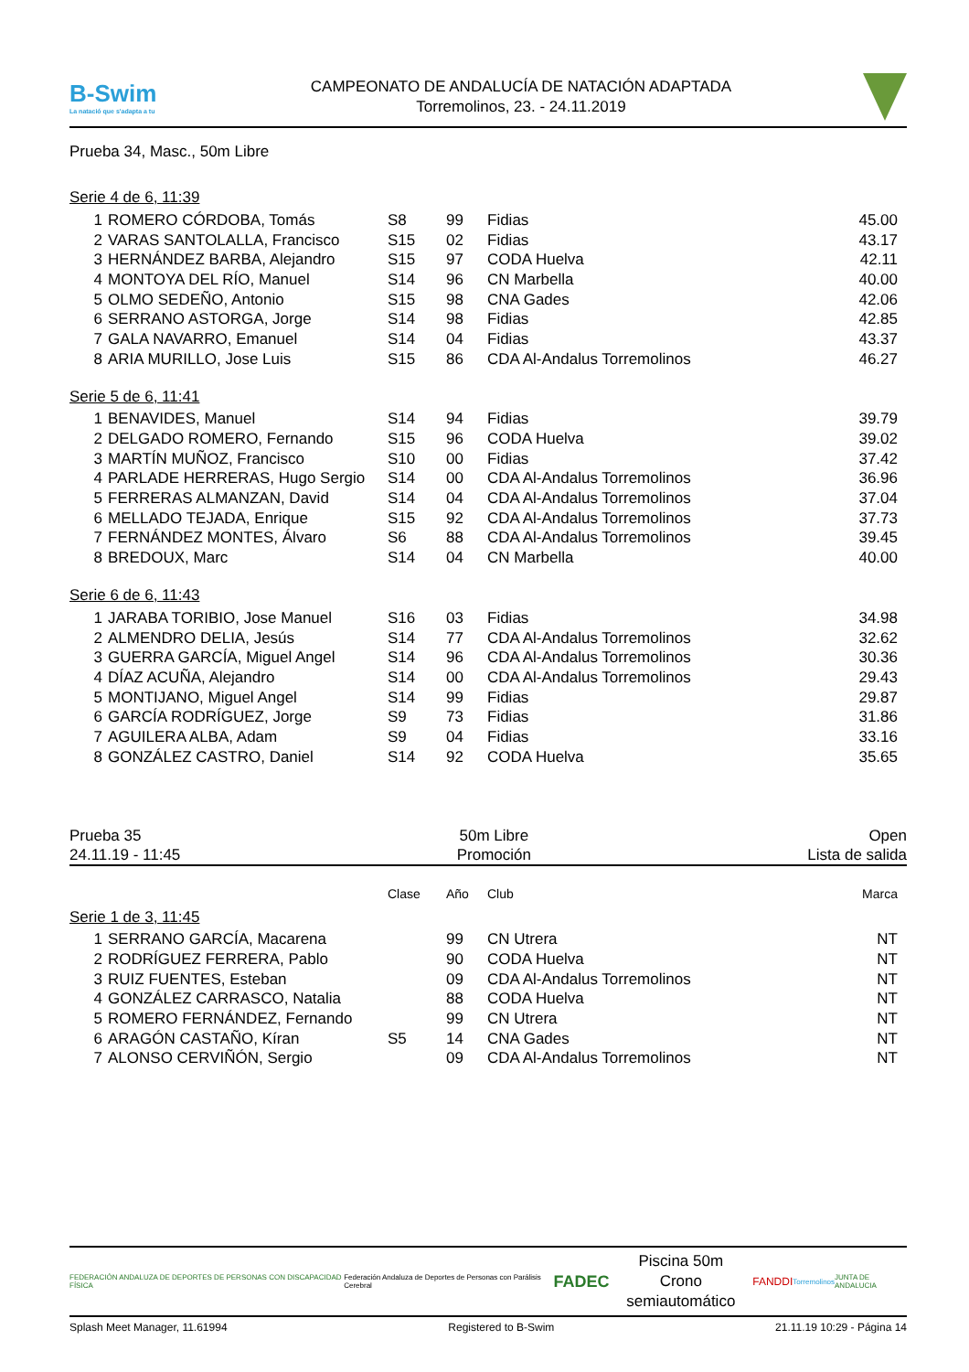B-Swim
La natació que s'adapta a tu
CAMPEONATO DE ANDALUCÍA DE NATACIÓN ADAPTADA
Torremolinos, 23. - 24.11.2019
Prueba 34, Masc., 50m Libre
Serie 4 de 6, 11:39
| 1 | ROMERO CÓRDOBA, Tomás | S8 | 99 | Fidias | 45.00 |
| 2 | VARAS SANTOLALLA, Francisco | S15 | 02 | Fidias | 43.17 |
| 3 | HERNÁNDEZ BARBA, Alejandro | S15 | 97 | CODA Huelva | 42.11 |
| 4 | MONTOYA DEL RÍO, Manuel | S14 | 96 | CN Marbella | 40.00 |
| 5 | OLMO SEDEÑO, Antonio | S15 | 98 | CNA Gades | 42.06 |
| 6 | SERRANO ASTORGA, Jorge | S14 | 98 | Fidias | 42.85 |
| 7 | GALA NAVARRO, Emanuel | S14 | 04 | Fidias | 43.37 |
| 8 | ARIA MURILLO, Jose Luis | S15 | 86 | CDA Al-Andalus Torremolinos | 46.27 |
Serie 5 de 6, 11:41
| 1 | BENAVIDES, Manuel | S14 | 94 | Fidias | 39.79 |
| 2 | DELGADO ROMERO, Fernando | S15 | 96 | CODA Huelva | 39.02 |
| 3 | MARTÍN MUÑOZ, Francisco | S10 | 00 | Fidias | 37.42 |
| 4 | PARLADE HERRERAS, Hugo Sergio | S14 | 00 | CDA Al-Andalus Torremolinos | 36.96 |
| 5 | FERRERAS ALMANZAN, David | S14 | 04 | CDA Al-Andalus Torremolinos | 37.04 |
| 6 | MELLADO TEJADA, Enrique | S15 | 92 | CDA Al-Andalus Torremolinos | 37.73 |
| 7 | FERNÁNDEZ MONTES, Álvaro | S6 | 88 | CDA Al-Andalus Torremolinos | 39.45 |
| 8 | BREDOUX, Marc | S14 | 04 | CN Marbella | 40.00 |
Serie 6 de 6, 11:43
| 1 | JARABA TORIBIO, Jose Manuel | S16 | 03 | Fidias | 34.98 |
| 2 | ALMENDRO DELIA, Jesús | S14 | 77 | CDA Al-Andalus Torremolinos | 32.62 |
| 3 | GUERRA GARCÍA, Miguel Angel | S14 | 96 | CDA Al-Andalus Torremolinos | 30.36 |
| 4 | DÍAZ ACUÑA, Alejandro | S14 | 00 | CDA Al-Andalus Torremolinos | 29.43 |
| 5 | MONTIJANO, Miguel Angel | S14 | 99 | Fidias | 29.87 |
| 6 | GARCÍA RODRÍGUEZ, Jorge | S9 | 73 | Fidias | 31.86 |
| 7 | AGUILERA ALBA, Adam | S9 | 04 | Fidias | 33.16 |
| 8 | GONZÁLEZ CASTRO, Daniel | S14 | 92 | CODA Huelva | 35.65 |
Prueba 35
24.11.19 - 11:45
50m Libre
Promoción
Open
Lista de salida
| | | Clase | Año | Club | Marca |
Serie 1 de 3, 11:45
| 1 | SERRANO GARCÍA, Macarena | | 99 | CN Utrera | NT |
| 2 | RODRÍGUEZ FERRERA, Pablo | | 90 | CODA Huelva | NT |
| 3 | RUIZ FUENTES, Esteban | | 09 | CDA Al-Andalus Torremolinos | NT |
| 4 | GONZÁLEZ CARRASCO, Natalia | | 88 | CODA Huelva | NT |
| 5 | ROMERO FERNÁNDEZ, Fernando | | 99 | CN Utrera | NT |
| 6 | ARAGÓN CASTAÑO, Kíran | S5 | 14 | CNA Gades | NT |
| 7 | ALONSO CERVIÑÓN, Sergio | | 09 | CDA Al-Andalus Torremolinos | NT |
FEDERACIÓN ANDALUZA DE DEPORTES DE PERSONAS CON DISCAPACIDAD FÍSICA Federación Andaluza de Deportes de Personas con Parálisis Cerebral FADEC
Piscina 50m
Crono semiautomático
FANDDI Torremolinos JUNTA DE ANDALUCIA
Splash Meet Manager, 11.61994 Registered to B-Swim 21.11.19 10:29 - Página 14